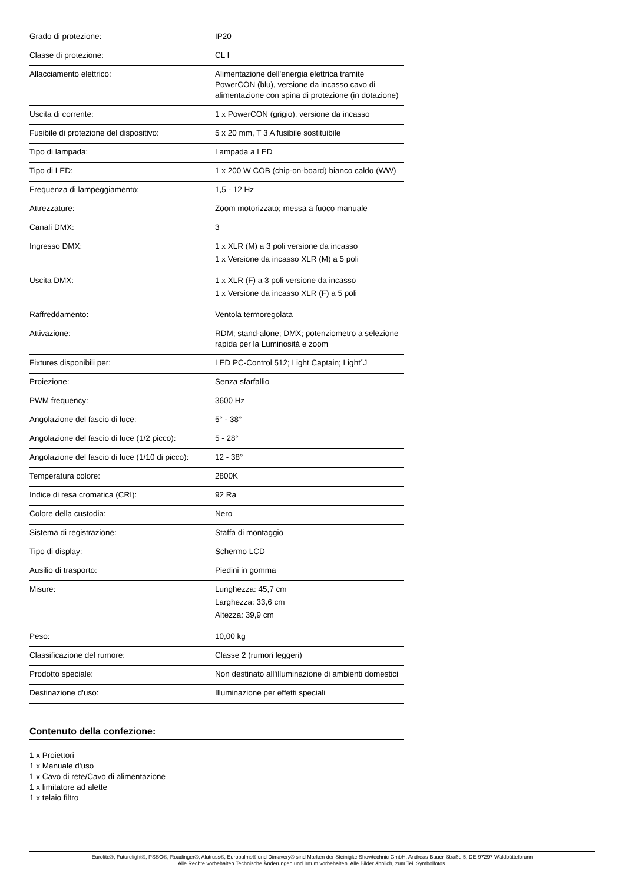| Grado di protezione: | IP20 |
| Classe di protezione: | CL I |
| Allacciamento elettrico: | Alimentazione dell'energia elettrica tramite PowerCON (blu), versione da incasso cavo di alimentazione con spina di protezione (in dotazione) |
| Uscita di corrente: | 1 x PowerCON (grigio), versione da incasso |
| Fusibile di protezione del dispositivo: | 5 x 20 mm, T 3 A fusibile sostituibile |
| Tipo di lampada: | Lampada a LED |
| Tipo di LED: | 1 x 200 W COB (chip-on-board) bianco caldo (WW) |
| Frequenza di lampeggiamento: | 1,5 - 12 Hz |
| Attrezzature: | Zoom motorizzato; messa a fuoco manuale |
| Canali DMX: | 3 |
| Ingresso DMX: | 1 x XLR (M) a 3 poli versione da incasso 1 x Versione da incasso XLR (M) a 5 poli |
| Uscita DMX: | 1 x XLR (F) a 3 poli versione da incasso 1 x Versione da incasso XLR (F) a 5 poli |
| Raffreddamento: | Ventola termoregolata |
| Attivazione: | RDM; stand-alone; DMX; potenziometro a selezione rapida per la Luminosità e zoom |
| Fixtures disponibili per: | LED PC-Control 512; Light Captain; Light´J |
| Proiezione: | Senza sfarfallio |
| PWM frequency: | 3600 Hz |
| Angolazione del fascio di luce: | 5° - 38° |
| Angolazione del fascio di luce (1/2 picco): | 5 - 28° |
| Angolazione del fascio di luce (1/10 di picco): | 12 - 38° |
| Temperatura colore: | 2800K |
| Indice di resa cromatica (CRI): | 92 Ra |
| Colore della custodia: | Nero |
| Sistema di registrazione: | Staffa di montaggio |
| Tipo di display: | Schermo LCD |
| Ausilio di trasporto: | Piedini in gomma |
| Misure: | Lunghezza: 45,7 cm Larghezza: 33,6 cm Altezza: 39,9 cm |
| Peso: | 10,00 kg |
| Classificazione del rumore: | Classe 2 (rumori leggeri) |
| Prodotto speciale: | Non destinato all'illuminazione di ambienti domestici |
| Destinazione d'uso: | Illuminazione per effetti speciali |
Contenuto della confezione:
1 x Proiettori
1 x Manuale d'uso
1 x Cavo di rete/Cavo di alimentazione
1 x limitatore ad alette
1 x telaio filtro
Eurolite®, Futurelight®, PSSO®, Roadinger®, Alutruss®, Europalms® und Dimavery® sind Marken der Steinigke Showtechnic GmbH, Andreas-Bauer-Straße 5, DE-97297 Waldbüttelbrunn
Alle Rechte vorbehalten.Technische Änderungen und Irrtum vorbehalten. Alle Bilder ähnlich, zum Teil Symbolfotos.